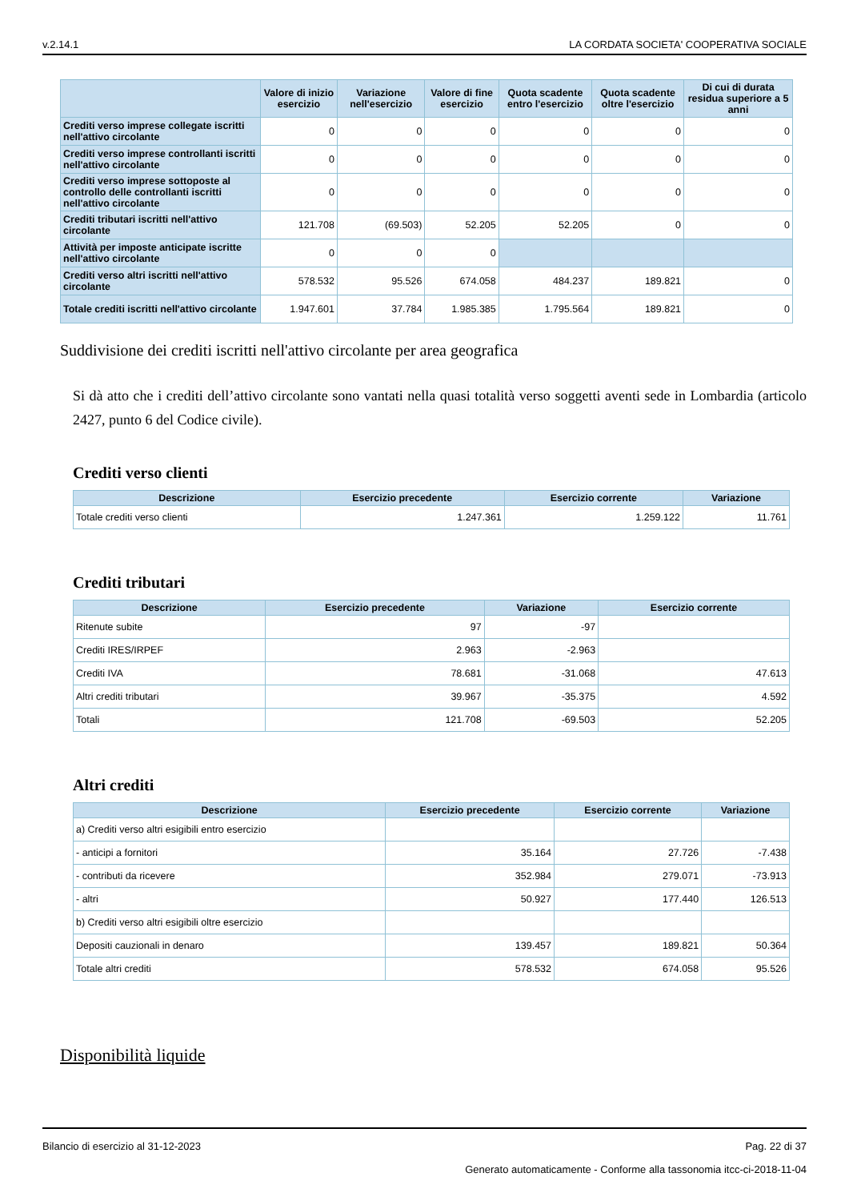v.2.14.1 LA CORDATA SOCIETA' COOPERATIVA SOCIALE
| | Valore di inizio esercizio | Variazione nell'esercizio | Valore di fine esercizio | Quota scadente entro l'esercizio | Quota scadente oltre l'esercizio | Di cui di durata residua superiore a 5 anni |
| --- | --- | --- | --- | --- | --- | --- |
| Crediti verso imprese collegate iscritti nell'attivo circolante | 0 | 0 | 0 | 0 | 0 | 0 |
| Crediti verso imprese controllanti iscritti nell'attivo circolante | 0 | 0 | 0 | 0 | 0 | 0 |
| Crediti verso imprese sottoposte al controllo delle controllanti iscritti nell'attivo circolante | 0 | 0 | 0 | 0 | 0 | 0 |
| Crediti tributari iscritti nell'attivo circolante | 121.708 | (69.503) | 52.205 | 52.205 | 0 | 0 |
| Attività per imposte anticipate iscritte nell'attivo circolante | 0 | 0 | 0 | | | |
| Crediti verso altri iscritti nell'attivo circolante | 578.532 | 95.526 | 674.058 | 484.237 | 189.821 | 0 |
| Totale crediti iscritti nell'attivo circolante | 1.947.601 | 37.784 | 1.985.385 | 1.795.564 | 189.821 | 0 |
Suddivisione dei crediti iscritti nell'attivo circolante per area geografica
Si dà atto che i crediti dell’attivo circolante sono vantati nella quasi totalità verso soggetti aventi sede in Lombardia (articolo 2427, punto 6 del Codice civile).
Crediti verso clienti
| Descrizione | Esercizio precedente | Esercizio corrente | Variazione |
| --- | --- | --- | --- |
| Totale crediti verso clienti | 1.247.361 | 1.259.122 | 11.761 |
Crediti tributari
| Descrizione | Esercizio precedente | Variazione | Esercizio corrente |
| --- | --- | --- | --- |
| Ritenute subite | 97 | -97 | |
| Crediti IRES/IRPEF | 2.963 | -2.963 | |
| Crediti IVA | 78.681 | -31.068 | 47.613 |
| Altri crediti tributari | 39.967 | -35.375 | 4.592 |
| Totali | 121.708 | -69.503 | 52.205 |
Altri crediti
| Descrizione | Esercizio precedente | Esercizio corrente | Variazione |
| --- | --- | --- | --- |
| a) Crediti verso altri esigibili entro esercizio | | | |
| - anticipi a fornitori | 35.164 | 27.726 | -7.438 |
| - contributi da ricevere | 352.984 | 279.071 | -73.913 |
| - altri | 50.927 | 177.440 | 126.513 |
| b) Crediti verso altri esigibili oltre esercizio | | | |
| Depositi cauzionali in denaro | 139.457 | 189.821 | 50.364 |
| Totale altri crediti | 578.532 | 674.058 | 95.526 |
Disponibilità liquide
Bilancio di esercizio al 31-12-2023 Pag. 22 di 37
Generato automaticamente - Conforme alla tassonomia itcc-ci-2018-11-04